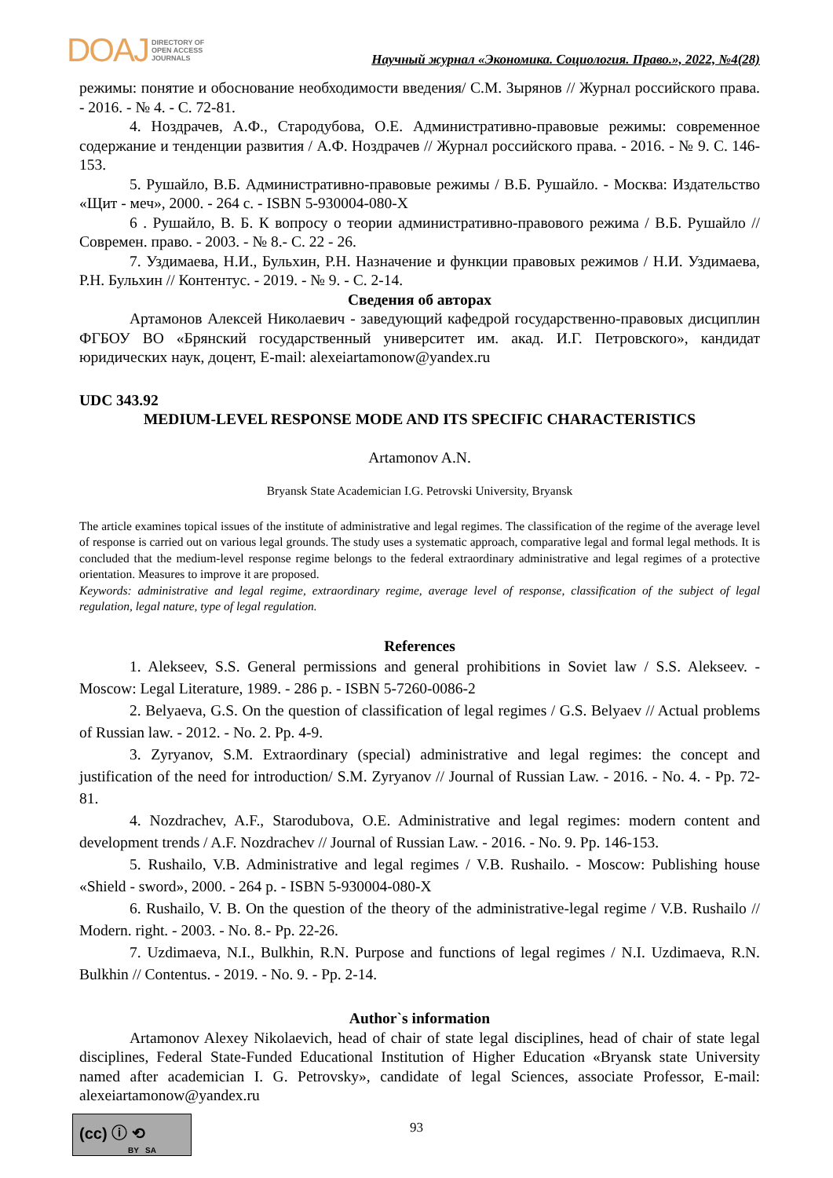DOAJ DIRECTORY OF
OPEN ACCESS
JOURNALS
Научный журнал «Экономика. Социология. Право.», 2022, №4(28)
режимы: понятие и обоснование необходимости введения/ С.М. Зырянов // Журнал российского права. - 2016. - № 4. - С. 72-81.
4. Ноздрачев, А.Ф., Стародубова, О.Е. Административно-правовые режимы: современное содержание и тенденции развития / А.Ф. Ноздрачев // Журнал российского права. - 2016. - № 9. С. 146-153.
5. Рушайло, В.Б. Административно-правовые режимы / В.Б. Рушайло. - Москва: Издательство «Щит - меч», 2000. - 264 с. - ISBN 5-930004-080-X
6 . Рушайло, В. Б. К вопросу о теории административно-правового режима / В.Б. Рушайло // Современ. право. - 2003. - № 8.- С. 22 - 26.
7. Уздимаева, Н.И., Бульхин, Р.Н. Назначение и функции правовых режимов / Н.И. Уздимаева, Р.Н. Бульхин // Контентус. - 2019. - № 9. - С. 2-14.
Сведения об авторах
Артамонов Алексей Николаевич - заведующий кафедрой государственно-правовых дисциплин ФГБОУ ВО «Брянский государственный университет им. акад. И.Г. Петровского», кандидат юридических наук, доцент, E-mail: alexeiartamonow@yandex.ru
UDC 343.92
MEDIUM-LEVEL RESPONSE MODE AND ITS SPECIFIC CHARACTERISTICS
Artamonov A.N.
Bryansk State Academician I.G. Petrovski University, Bryansk
The article examines topical issues of the institute of administrative and legal regimes. The classification of the regime of the average level of response is carried out on various legal grounds. The study uses a systematic approach, comparative legal and formal legal methods. It is concluded that the medium-level response regime belongs to the federal extraordinary administrative and legal regimes of a protective orientation. Measures to improve it are proposed.
Keywords: administrative and legal regime, extraordinary regime, average level of response, classification of the subject of legal regulation, legal nature, type of legal regulation.
References
1. Alekseev, S.S. General permissions and general prohibitions in Soviet law / S.S. Alekseev. - Moscow: Legal Literature, 1989. - 286 p. - ISBN 5-7260-0086-2
2. Belyaeva, G.S. On the question of classification of legal regimes / G.S. Belyaev // Actual problems of Russian law. - 2012. - No. 2. Pp. 4-9.
3. Zyryanov, S.M. Extraordinary (special) administrative and legal regimes: the concept and justification of the need for introduction/ S.M. Zyryanov // Journal of Russian Law. - 2016. - No. 4. - Pp. 72-81.
4. Nozdrachev, A.F., Starodubova, O.E. Administrative and legal regimes: modern content and development trends / A.F. Nozdrachev // Journal of Russian Law. - 2016. - No. 9. Pp. 146-153.
5. Rushailo, V.B. Administrative and legal regimes / V.B. Rushailo. - Moscow: Publishing house «Shield - sword», 2000. - 264 p. - ISBN 5-930004-080-X
6. Rushailo, V. B. On the question of the theory of the administrative-legal regime / V.B. Rushailo // Modern. right. - 2003. - No. 8.- Pp. 22-26.
7. Uzdimaeva, N.I., Bulkhin, R.N. Purpose and functions of legal regimes / N.I. Uzdimaeva, R.N. Bulkhin // Contentus. - 2019. - No. 9. - Pp. 2-14.
Author`s information
Artamonov Alexey Nikolaevich, head of chair of state legal disciplines, head of chair of state legal disciplines, Federal State-Funded Educational Institution of Higher Education «Bryansk state University named after academician I. G. Petrovsky», candidate of legal Sciences, associate Professor, E-mail: alexeiartamonow@yandex.ru
(cc) ⓘ ⟲
BY SA
93